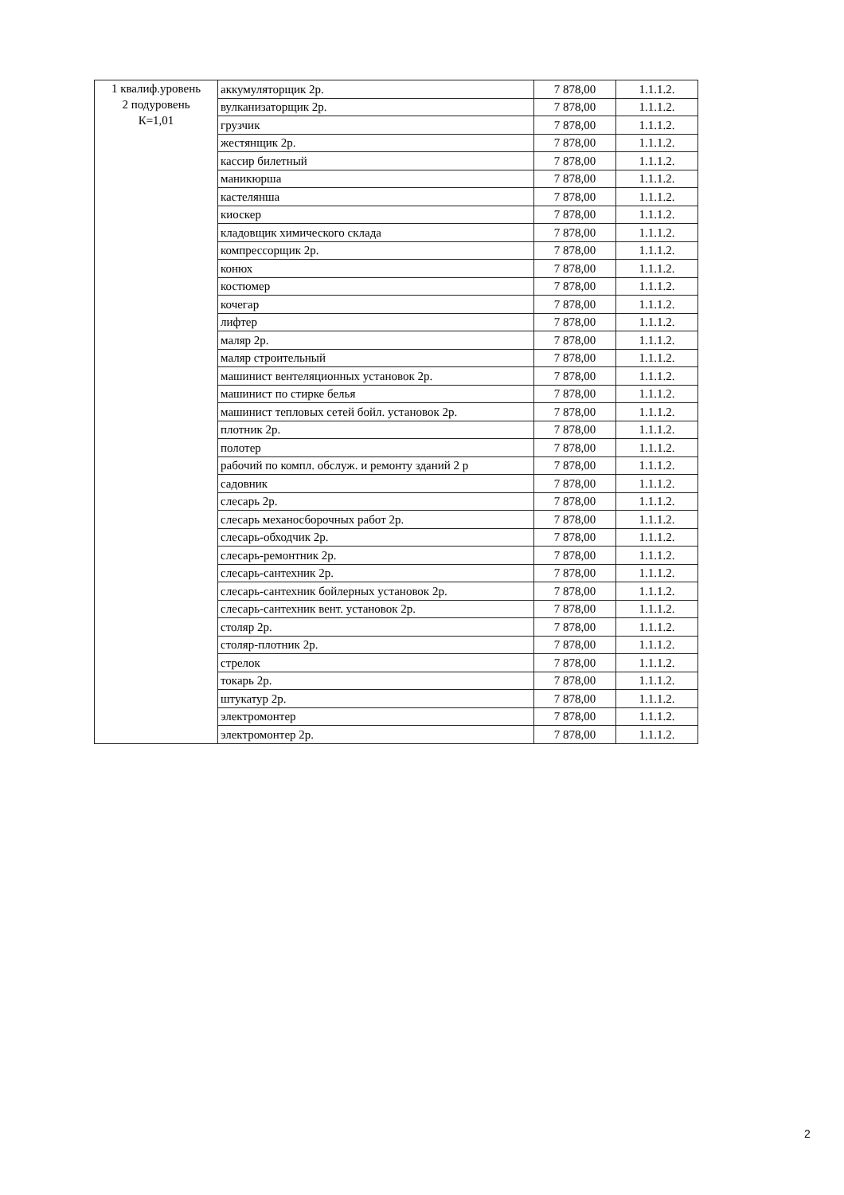| 1 квалиф.уровень 2 подуровень К=1,01 | аккумуляторщик 2р. | 7 878,00 | 1.1.1.2. |
| | вулканизаторщик 2р. | 7 878,00 | 1.1.1.2. |
| | грузчик | 7 878,00 | 1.1.1.2. |
| | жестянщик 2р. | 7 878,00 | 1.1.1.2. |
| | кассир билетный | 7 878,00 | 1.1.1.2. |
| | маникюрша | 7 878,00 | 1.1.1.2. |
| | кастелянша | 7 878,00 | 1.1.1.2. |
| | киоскер | 7 878,00 | 1.1.1.2. |
| | кладовщик химического склада | 7 878,00 | 1.1.1.2. |
| | компрессорщик 2р. | 7 878,00 | 1.1.1.2. |
| | конюх | 7 878,00 | 1.1.1.2. |
| | костюмер | 7 878,00 | 1.1.1.2. |
| | кочегар | 7 878,00 | 1.1.1.2. |
| | лифтер | 7 878,00 | 1.1.1.2. |
| | маляр 2р. | 7 878,00 | 1.1.1.2. |
| | маляр строительный | 7 878,00 | 1.1.1.2. |
| | машинист вентеляционных установок 2р. | 7 878,00 | 1.1.1.2. |
| | машинист по стирке белья | 7 878,00 | 1.1.1.2. |
| | машинист тепловых сетей бойл. установок 2р. | 7 878,00 | 1.1.1.2. |
| | плотник 2р. | 7 878,00 | 1.1.1.2. |
| | полотер | 7 878,00 | 1.1.1.2. |
| | рабочий по компл. обслуж. и ремонту зданий 2 р | 7 878,00 | 1.1.1.2. |
| | садовник | 7 878,00 | 1.1.1.2. |
| | слесарь 2р. | 7 878,00 | 1.1.1.2. |
| | слесарь механосборочных работ 2р. | 7 878,00 | 1.1.1.2. |
| | слесарь-обходчик 2р. | 7 878,00 | 1.1.1.2. |
| | слесарь-ремонтник 2р. | 7 878,00 | 1.1.1.2. |
| | слесарь-сантехник 2р. | 7 878,00 | 1.1.1.2. |
| | слесарь-сантехник бойлерных установок 2р. | 7 878,00 | 1.1.1.2. |
| | слесарь-сантехник вент. установок 2р. | 7 878,00 | 1.1.1.2. |
| | столяр 2р. | 7 878,00 | 1.1.1.2. |
| | столяр-плотник 2р. | 7 878,00 | 1.1.1.2. |
| | стрелок | 7 878,00 | 1.1.1.2. |
| | токарь 2р. | 7 878,00 | 1.1.1.2. |
| | штукатур 2р. | 7 878,00 | 1.1.1.2. |
| | электромонтер | 7 878,00 | 1.1.1.2. |
| | электромонтер 2р. | 7 878,00 | 1.1.1.2. |
2